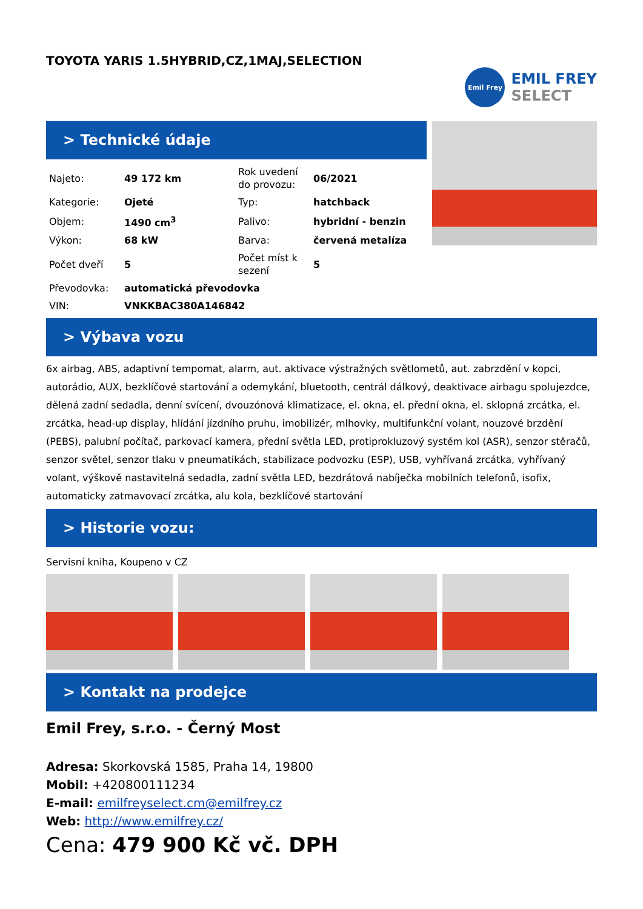TOYOTA YARIS 1.5HYBRID,CZ,1MAJ,SELECTION
Emil Frey
EMIL FREY
SELECT
> Technické údaje
| Najeto: | 49 172 km | Rok uvedení do provozu: | 06/2021 |
| Kategorie: | Ojeté | Typ: | hatchback |
| Objem: | 1490 cm<sup>3</sup> | Palivo: | hybridní - benzin |
| Výkon: | 68 kW | Barva: | červená metalíza |
| Počet dveří | 5 | Počet míst k sezení | 5 |
| Převodovka: | automatická převodovka | | |
| VIN: | VNKKBAC380A146842 | | |
> Výbava vozu
6x airbag, ABS, adaptivní tempomat, alarm, aut. aktivace výstražných světlometů, aut. zabrzdění v kopci, autorádio, AUX, bezklíčové startování a odemykání, bluetooth, centrál dálkový, deaktivace airbagu spolujezdce, dělená zadní sedadla, denní svícení, dvouzónová klimatizace, el. okna, el. přední okna, el. sklopná zrcátka, el. zrcátka, head-up display, hlídání jízdního pruhu, imobilizér, mlhovky, multifunkční volant, nouzové brzdění (PEBS), palubní počítač, parkovací kamera, přední světla LED, protiprokluzový systém kol (ASR), senzor stěračů, senzor světel, senzor tlaku v pneumatikách, stabilizace podvozku (ESP), USB, vyhřívaná zrcátka, vyhřívaný volant, výškově nastavitelná sedadla, zadní světla LED, bezdrátová nabíječka mobilních telefonů, isofix, automaticky zatmavovací zrcátka, alu kola, bezklíčové startování
> Historie vozu:
Servisní kniha, Koupeno v CZ
> Kontakt na prodejce
Emil Frey, s.r.o. - Černý Most
Adresa: Skorkovská 1585, Praha 14, 19800
Mobil: +420800111234
E-mail: emilfreyselect.cm@emilfrey.cz
Web: http://www.emilfrey.cz/
Cena: 479 900 Kč vč. DPH